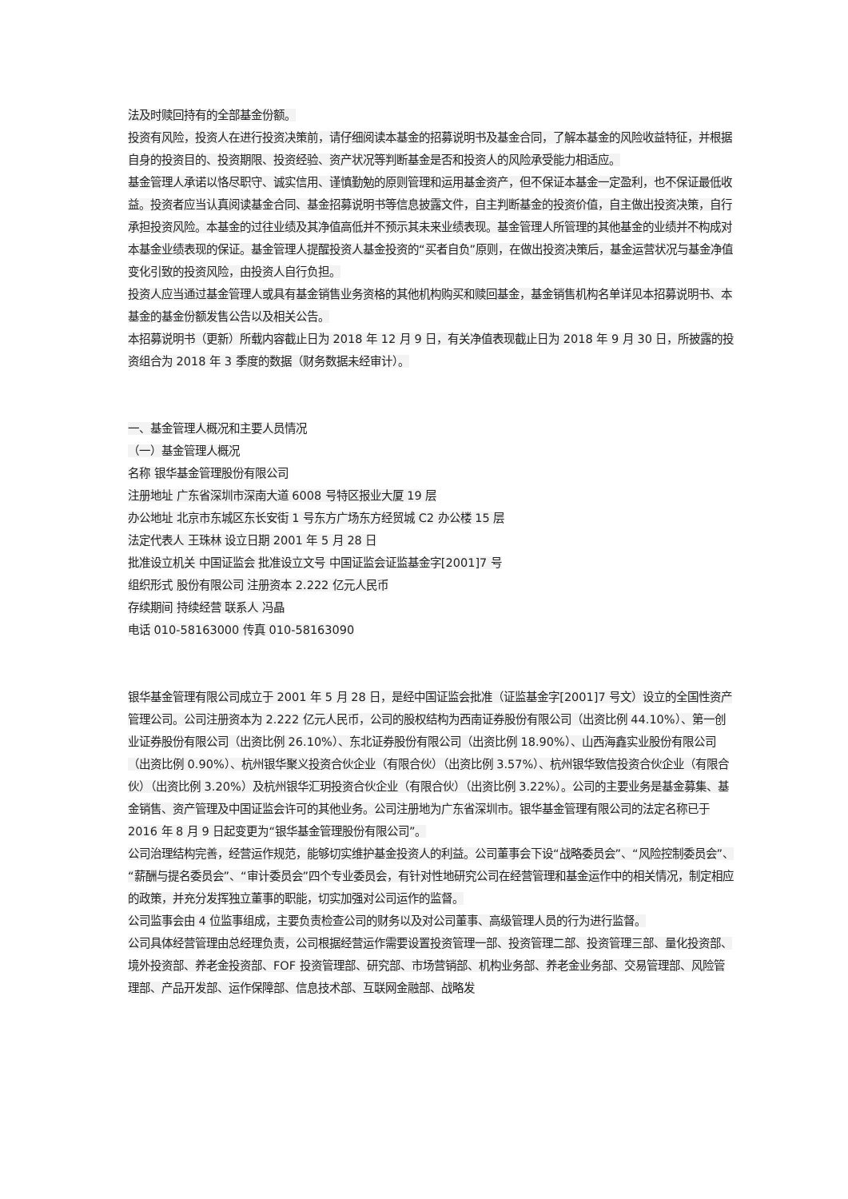法及时赎回持有的全部基金份额。
投资有风险，投资人在进行投资决策前，请仔细阅读本基金的招募说明书及基金合同，了解本基金的风险收益特征，并根据自身的投资目的、投资期限、投资经验、资产状况等判断基金是否和投资人的风险承受能力相适应。
基金管理人承诺以恪尽职守、诚实信用、谨慎勤勉的原则管理和运用基金资产，但不保证本基金一定盈利，也不保证最低收益。投资者应当认真阅读基金合同、基金招募说明书等信息披露文件，自主判断基金的投资价值，自主做出投资决策，自行承担投资风险。本基金的过往业绩及其净值高低并不预示其未来业绩表现。基金管理人所管理的其他基金的业绩并不构成对本基金业绩表现的保证。基金管理人提醒投资人基金投资的“买者自负”原则，在做出投资决策后，基金运营状况与基金净值变化引致的投资风险，由投资人自行负担。
投资人应当通过基金管理人或具有基金销售业务资格的其他机构购买和赎回基金，基金销售机构名单详见本招募说明书、本基金的基金份额发售公告以及相关公告。
本招募说明书（更新）所载内容截止日为 2018 年 12 月 9 日，有关净值表现截止日为 2018 年 9 月 30 日，所披露的投资组合为 2018 年 3 季度的数据（财务数据未经审计）。
一、基金管理人概况和主要人员情况
（一）基金管理人概况
名称 银华基金管理股份有限公司
注册地址 广东省深圳市深南大道 6008 号特区报业大厦 19 层
办公地址 北京市东城区东长安街 1 号东方广场东方经贸城 C2 办公楼 15 层
法定代表人 王珠林 设立日期 2001 年 5 月 28 日
批准设立机关 中国证监会 批准设立文号 中国证监会证监基金字[2001]7 号
组织形式 股份有限公司 注册资本 2.222 亿元人民币
存续期间 持续经营 联系人 冯晶
电话 010-58163000 传真 010-58163090
银华基金管理有限公司成立于 2001 年 5 月 28 日，是经中国证监会批准（证监基金字[2001]7 号文）设立的全国性资产管理公司。公司注册资本为 2.222 亿元人民币，公司的股权结构为西南证券股份有限公司（出资比例 44.10%）、第一创业证券股份有限公司（出资比例 26.10%）、东北证券股份有限公司（出资比例 18.90%）、山西海鑫实业股份有限公司（出资比例 0.90%）、杭州银华聚义投资合伙企业（有限合伙）（出资比例 3.57%）、杭州银华致信投资合伙企业（有限合伙）（出资比例 3.20%）及杭州银华汇玥投资合伙企业（有限合伙）（出资比例 3.22%）。公司的主要业务是基金募集、基金销售、资产管理及中国证监会许可的其他业务。公司注册地为广东省深圳市。银华基金管理有限公司的法定名称已于 2016 年 8 月 9 日起变更为“银华基金管理股份有限公司”。
公司治理结构完善，经营运作规范，能够切实维护基金投资人的利益。公司董事会下设“战略委员会”、“风险控制委员会”、“薪酬与提名委员会”、“审计委员会”四个专业委员会，有针对性地研究公司在经营管理和基金运作中的相关情况，制定相应的政策，并充分发挥独立董事的职能，切实加强对公司运作的监督。
公司监事会由 4 位监事组成，主要负责检查公司的财务以及对公司董事、高级管理人员的行为进行监督。
公司具体经营管理由总经理负责，公司根据经营运作需要设置投资管理一部、投资管理二部、投资管理三部、量化投资部、境外投资部、养老金投资部、FOF 投资管理部、研究部、市场营销部、机构业务部、养老金业务部、交易管理部、风险管理部、产品开发部、运作保障部、信息技术部、互联网金融部、战略发